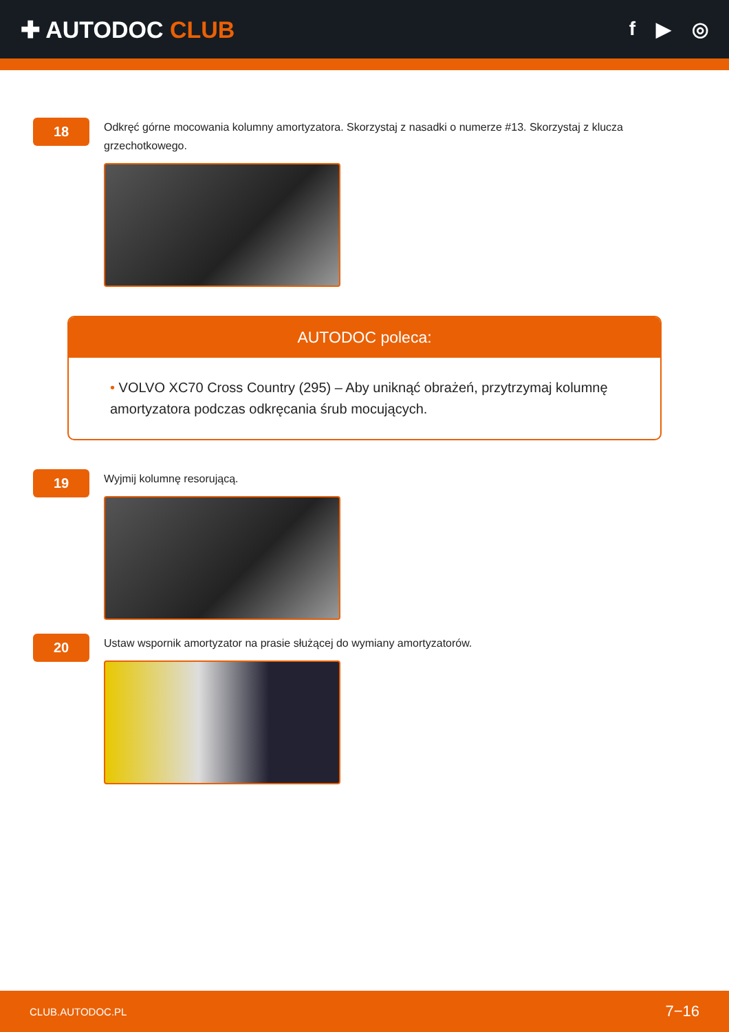✚ AUTODOC CLUB
f ▶ ◎
18
Odkręć górne mocowania kolumny amortyzatora. Skorzystaj z nasadki o numerze #13. Skorzystaj z klucza grzechotkowego.
AUTODOC poleca:
• VOLVO XC70 Cross Country (295) – Aby uniknąć obrażeń, przytrzymaj kolumnę amortyzatora podczas odkręcania śrub mocujących.
19
Wyjmij kolumnę resorującą.
20
Ustaw wspornik amortyzator na prasie służącej do wymiany amortyzatorów.
CLUB.AUTODOC.PL 7−16